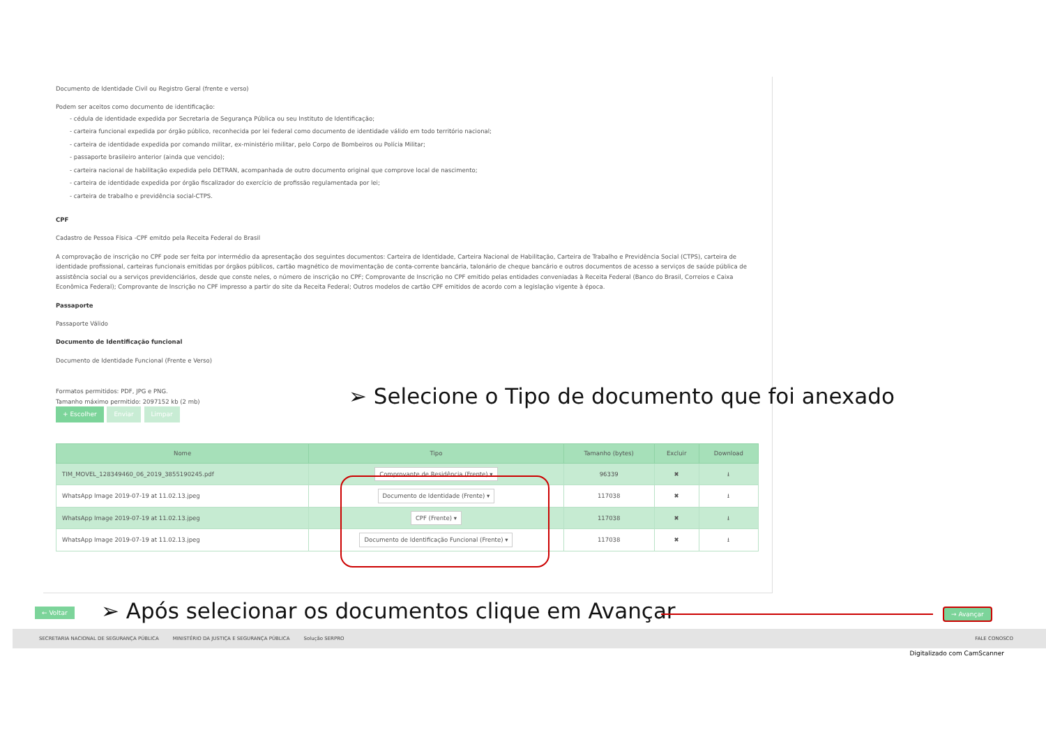Documento de Identidade Civil ou Registro Geral (frente e verso)
Podem ser aceitos como documento de identificação:
- cédula de identidade expedida por Secretaria de Segurança Pública ou seu Instituto de Identificação;
- carteira funcional expedida por órgão público, reconhecida por lei federal como documento de identidade válido em todo território nacional;
- carteira de identidade expedida por comando militar, ex-ministério militar, pelo Corpo de Bombeiros ou Polícia Militar;
- passaporte brasileiro anterior (ainda que vencido);
- carteira nacional de habilitação expedida pelo DETRAN, acompanhada de outro documento original que comprove local de nascimento;
- carteira de identidade expedida por órgão fiscalizador do exercício de profissão regulamentada por lei;
- carteira de trabalho e previdência social-CTPS.
CPF
Cadastro de Pessoa Física -CPF emitdo pela Receita Federal do Brasil
A comprovação de inscrição no CPF pode ser feita por intermédio da apresentação dos seguintes documentos: Carteira de Identidade, Carteira Nacional de Habilitação, Carteira de Trabalho e Previdência Social (CTPS), carteira de identidade profissional, carteiras funcionais emitidas por órgãos públicos, cartão magnético de movimentação de conta-corrente bancária, talonário de cheque bancário e outros documentos de acesso a serviços de saúde pública de assistência social ou a serviços previdenciários, desde que conste neles, o número de inscrição no CPF; Comprovante de Inscrição no CPF emitido pelas entidades conveniadas à Receita Federal (Banco do Brasil, Correios e Caixa Econômica Federal); Comprovante de Inscrição no CPF impresso a partir do site da Receita Federal; Outros modelos de cartão CPF emitidos de acordo com a legislação vigente à época.
Passaporte
Passaporte Válido
Documento de Identificação funcional
Documento de Identidade Funcional (Frente e Verso)
Formatos permitidos: PDF, JPG e PNG.
Tamanho máximo permitido: 2097152 kb (2 mb)
+ Escolher Enviar Limpar
| Nome | Tipo | Tamanho (bytes) | Excluir | Download |
| --- | --- | --- | --- | --- |
| TIM_MOVEL_128349460_06_2019_3855190245.pdf | Comprovante de Residência (Frente) ▾ | 96339 | ✖ | ⭳ |
| WhatsApp Image 2019-07-19 at 11.02.13.jpeg | Documento de Identidade (Frente) ▾ | 117038 | ✖ | ⭳ |
| WhatsApp Image 2019-07-19 at 11.02.13.jpeg | CPF (Frente) ▾ | 117038 | ✖ | ⭳ |
| WhatsApp Image 2019-07-19 at 11.02.13.jpeg | Documento de Identificação Funcional (Frente) ▾ | 117038 | ✖ | ⭳ |
➢ Selecione o Tipo de documento que foi anexado
← Voltar
➢ Após selecionar os documentos clique em Avançar
→ Avançar
SECRETARIA NACIONAL DE SEGURANÇA PÚBLICA MINISTÉRIO DA JUSTIÇA E SEGURANÇA PÚBLICA Solução SERPRO FALE CONOSCO
Digitalizado com CamScanner